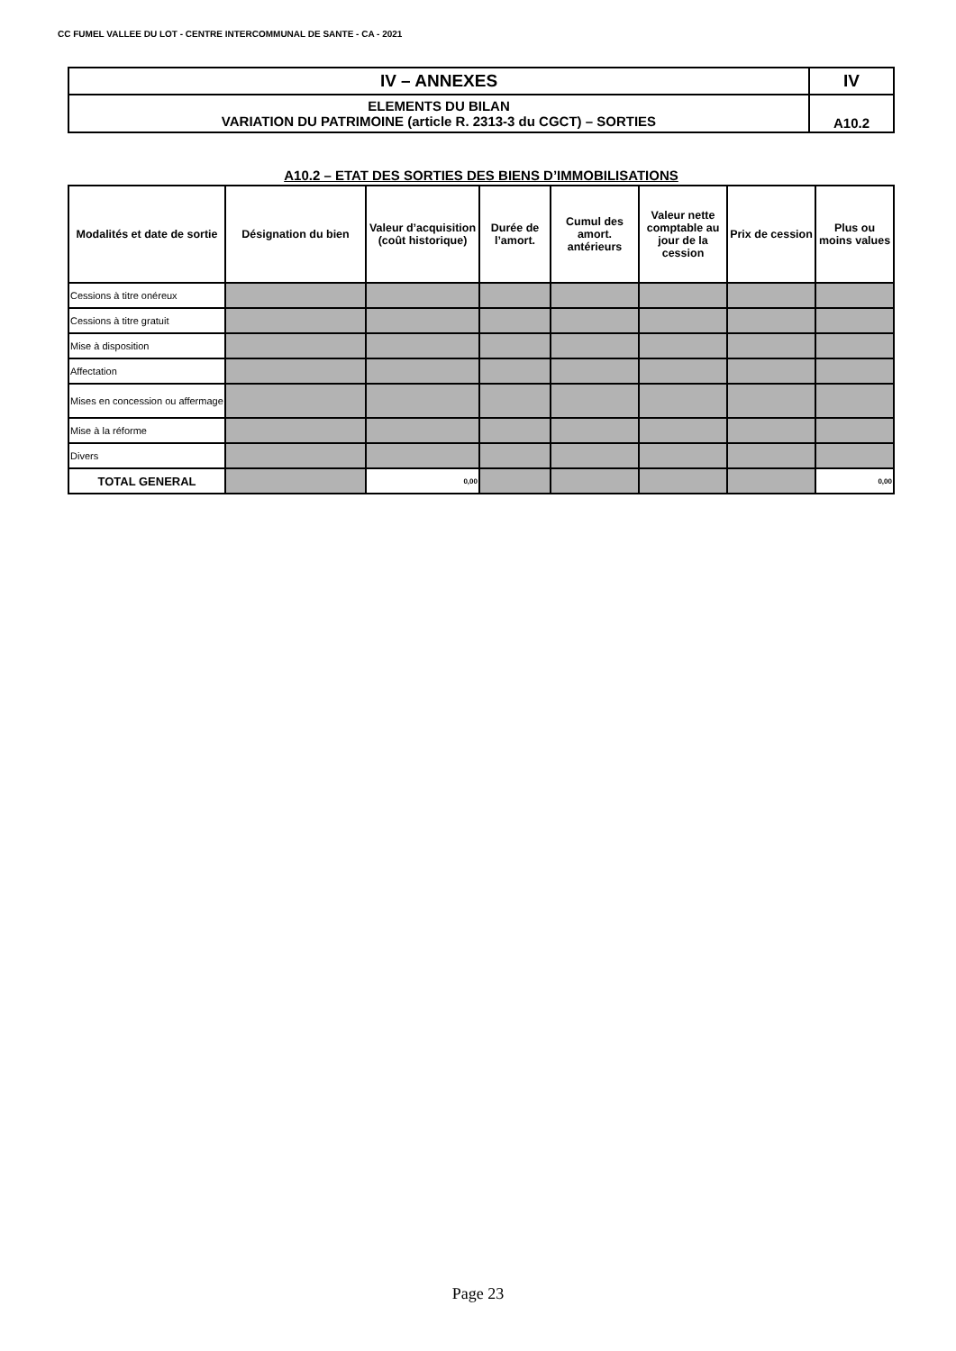CC FUMEL VALLEE DU LOT - CENTRE INTERCOMMUNAL DE SANTE - CA - 2021
| IV – ANNEXES | IV |
| ELEMENTS DU BILAN VARIATION DU PATRIMOINE (article R. 2313-3 du CGCT) – SORTIES | A10.2 |
A10.2 – ETAT DES SORTIES DES BIENS D’IMMOBILISATIONS
| Modalités et date de sortie | Désignation du bien | Valeur d’acquisition (coût historique) | Durée de l’amort. | Cumul des amort. antérieurs | Valeur nette comptable au jour de la cession | Prix de cession | Plus ou moins values |
| --- | --- | --- | --- | --- | --- | --- | --- |
| Cessions à titre onéreux | | | | | | | |
| Cessions à titre gratuit | | | | | | | |
| Mise à disposition | | | | | | | |
| Affectation | | | | | | | |
| Mises en concession ou affermage | | | | | | | |
| Mise à la réforme | | | | | | | |
| Divers | | | | | | | |
| TOTAL GENERAL | | 0,00 | | | | | 0,00 |
Page 23